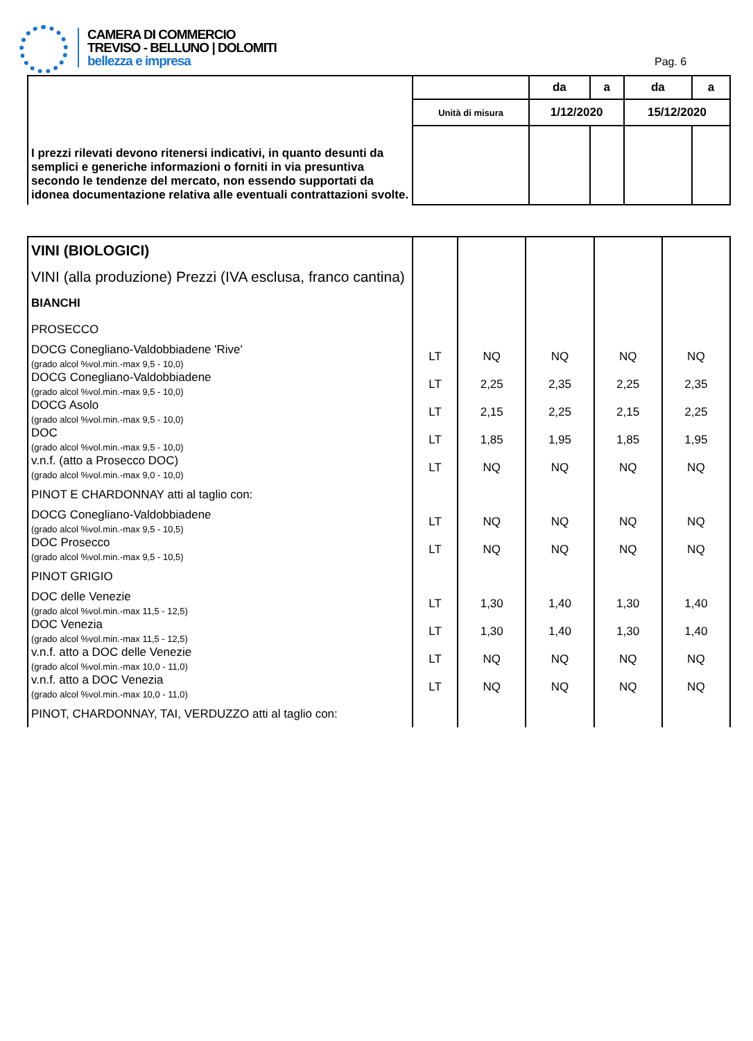CAMERA DI COMMERCIO
TREVISO - BELLUNO | DOLOMITI
bellezza e impresa
Pag. 6
| I prezzi rilevati devono ritenersi indicativi, in quanto desunti da semplici e generiche informazioni o forniti in via presuntiva secondo le tendenze del mercato, non essendo supportati da idonea documentazione relativa alle eventuali contrattazioni svolte. | | da | a | da | a |
| | Unità di misura | 1/12/2020 | | 15/12/2020 | |
| VINI (BIOLOGICI) | | | | | |
| VINI (alla produzione) Prezzi (IVA esclusa, franco cantina) | | | | | |
| BIANCHI | | | | | |
| PROSECCO | | | | | |
| DOCG Conegliano-Valdobbiadene 'Rive' (grado alcol %vol.min.-max 9,5 - 10,0) | LT | NQ | NQ | NQ | NQ |
| DOCG Conegliano-Valdobbiadene (grado alcol %vol.min.-max 9,5 - 10,0) | LT | 2,25 | 2,35 | 2,25 | 2,35 |
| DOCG Asolo (grado alcol %vol.min.-max 9,5 - 10,0) | LT | 2,15 | 2,25 | 2,15 | 2,25 |
| DOC (grado alcol %vol.min.-max 9,5 - 10,0) | LT | 1,85 | 1,95 | 1,85 | 1,95 |
| v.n.f. (atto a Prosecco DOC) (grado alcol %vol.min.-max 9,0 - 10,0) | LT | NQ | NQ | NQ | NQ |
| PINOT E CHARDONNAY atti al taglio con: | | | | | |
| DOCG Conegliano-Valdobbiadene (grado alcol %vol.min.-max 9,5 - 10,5) | LT | NQ | NQ | NQ | NQ |
| DOC Prosecco (grado alcol %vol.min.-max 9,5 - 10,5) | LT | NQ | NQ | NQ | NQ |
| PINOT GRIGIO | | | | | |
| DOC delle Venezie (grado alcol %vol.min.-max 11,5 - 12,5) | LT | 1,30 | 1,40 | 1,30 | 1,40 |
| DOC Venezia (grado alcol %vol.min.-max 11,5 - 12,5) | LT | 1,30 | 1,40 | 1,30 | 1,40 |
| v.n.f. atto a DOC delle Venezie (grado alcol %vol.min.-max 10,0 - 11,0) | LT | NQ | NQ | NQ | NQ |
| v.n.f. atto a DOC Venezia (grado alcol %vol.min.-max 10,0 - 11,0) | LT | NQ | NQ | NQ | NQ |
| PINOT, CHARDONNAY, TAI, VERDUZZO atti al taglio con: | | | | | |